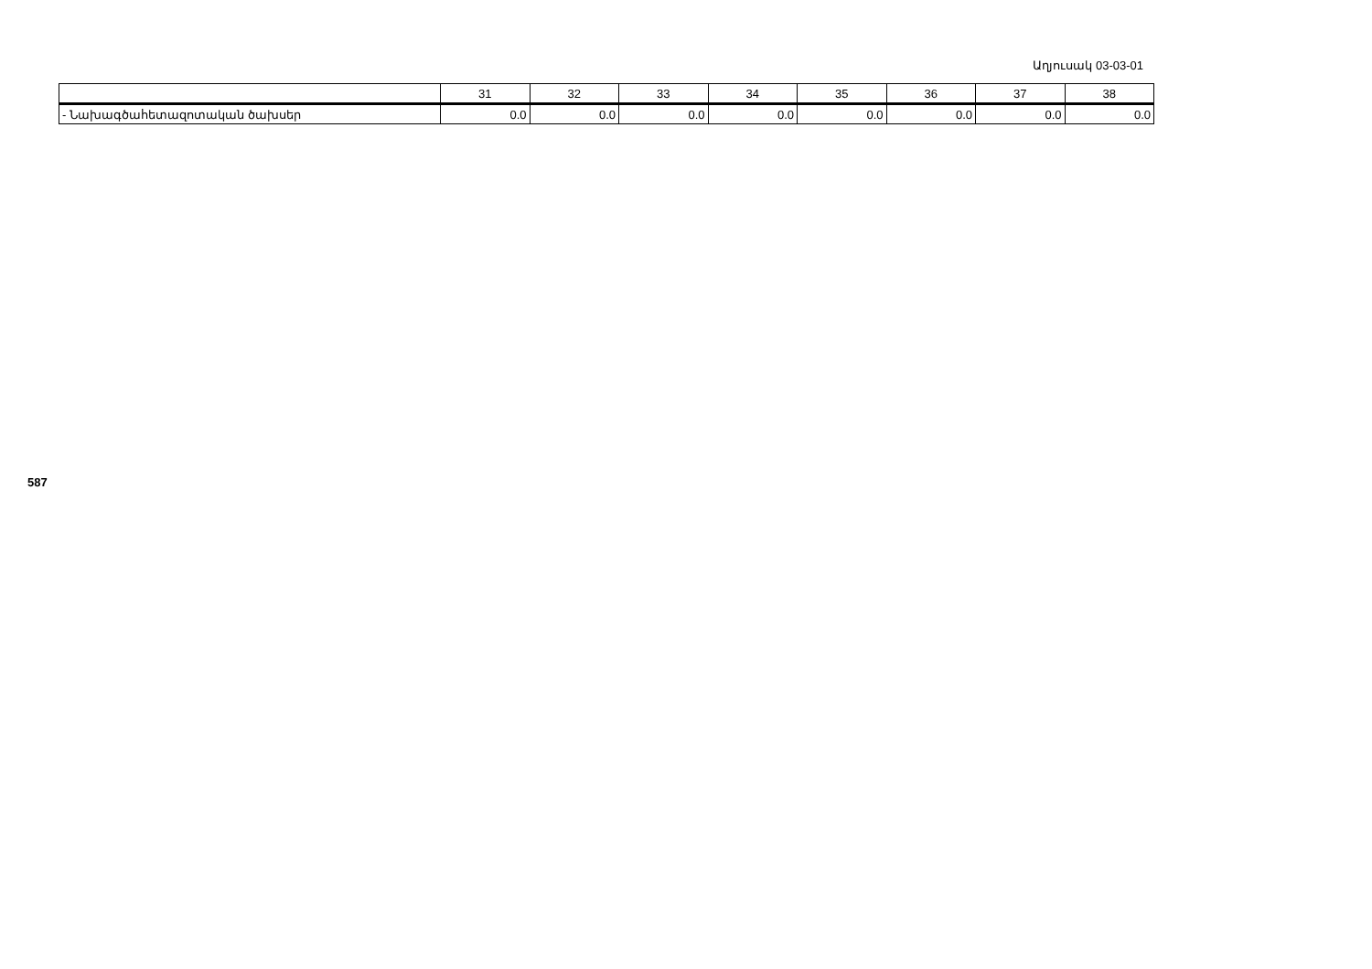Աղյուսակ 03-03-01
| | 31 | 32 | 33 | 34 | 35 | 36 | 37 | 38 |
| --- | --- | --- | --- | --- | --- | --- | --- | --- |
| - Նախագծահետազոտական ծախսեր | 0.0 | 0.0 | 0.0 | 0.0 | 0.0 | 0.0 | 0.0 | 0.0 |
587